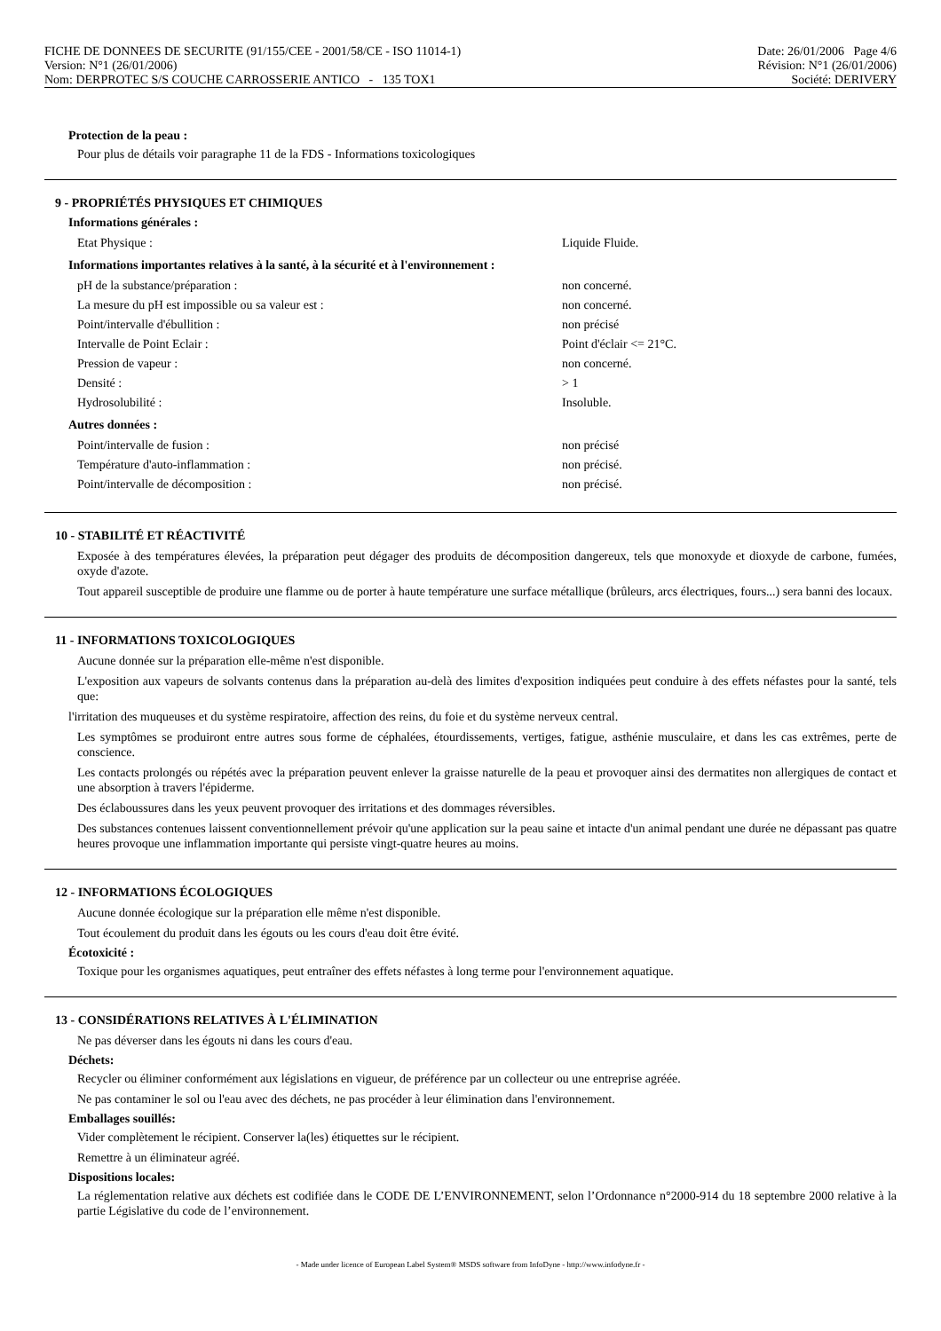FICHE DE DONNEES DE SECURITE (91/155/CEE - 2001/58/CE - ISO 11014-1)
Version: N°1 (26/01/2006)
Nom: DERPROTEC S/S COUCHE CARROSSERIE ANTICO - 135 TOX1
Date: 26/01/2006 Page 4/6
Révision: N°1 (26/01/2006)
Société: DERIVERY
Protection de la peau :
Pour plus de détails voir paragraphe 11 de la FDS - Informations toxicologiques
9 - PROPRIÉTÉS PHYSIQUES ET CHIMIQUES
Informations générales :
| Etat Physique : | Liquide Fluide. |
Informations importantes relatives à la santé, à la sécurité et à l'environnement :
| pH de la substance/préparation : | non concerné. |
| La mesure du pH est impossible ou sa valeur est : | non concerné. |
| Point/intervalle d'ébullition : | non précisé |
| Intervalle de Point Eclair : | Point d'éclair <= 21°C. |
| Pression de vapeur : | non concerné. |
| Densité : | > 1 |
| Hydrosolubilité : | Insoluble. |
Autres données :
| Point/intervalle de fusion : | non précisé |
| Température d'auto-inflammation : | non précisé. |
| Point/intervalle de décomposition : | non précisé. |
10 - STABILITÉ ET RÉACTIVITÉ
Exposée à des températures élevées, la préparation peut dégager des produits de décomposition dangereux, tels que monoxyde et dioxyde de carbone, fumées, oxyde d'azote.
Tout appareil susceptible de produire une flamme ou de porter à haute température une surface métallique (brûleurs, arcs électriques, fours...) sera banni des locaux.
11 - INFORMATIONS TOXICOLOGIQUES
Aucune donnée sur la préparation elle-même n'est disponible.
L'exposition aux vapeurs de solvants contenus dans la préparation au-delà des limites d'exposition indiquées peut conduire à des effets néfastes pour la santé, tels que:
l'irritation des muqueuses et du système respiratoire, affection des reins, du foie et du système nerveux central.
Les symptômes se produiront entre autres sous forme de céphalées, étourdissements, vertiges, fatigue, asthénie musculaire, et dans les cas extrêmes, perte de conscience.
Les contacts prolongés ou répétés avec la préparation peuvent enlever la graisse naturelle de la peau et provoquer ainsi des dermatites non allergiques de contact et une absorption à travers l'épiderme.
Des éclaboussures dans les yeux peuvent provoquer des irritations et des dommages réversibles.
Des substances contenues laissent conventionnellement prévoir qu'une application sur la peau saine et intacte d'un animal pendant une durée ne dépassant pas quatre heures provoque une inflammation importante qui persiste vingt-quatre heures au moins.
12 - INFORMATIONS ÉCOLOGIQUES
Aucune donnée écologique sur la préparation elle même n'est disponible.
Tout écoulement du produit dans les égouts ou les cours d'eau doit être évité.
Écotoxicité :
Toxique pour les organismes aquatiques, peut entraîner des effets néfastes à long terme pour l'environnement aquatique.
13 - CONSIDÉRATIONS RELATIVES À L'ÉLIMINATION
Ne pas déverser dans les égouts ni dans les cours d'eau.
Déchets:
Recycler ou éliminer conformément aux législations en vigueur, de préférence par un collecteur ou une entreprise agréée.
Ne pas contaminer le sol ou l'eau avec des déchets, ne pas procéder à leur élimination dans l'environnement.
Emballages souillés:
Vider complètement le récipient. Conserver la(les) étiquettes sur le récipient.
Remettre à un éliminateur agréé.
Dispositions locales:
La réglementation relative aux déchets est codifiée dans le CODE DE L’ENVIRONNEMENT, selon l’Ordonnance n°2000-914 du 18 septembre 2000 relative à la partie Législative du code de l’environnement.
- Made under licence of European Label System® MSDS software from InfoDyne - http://www.infodyne.fr -